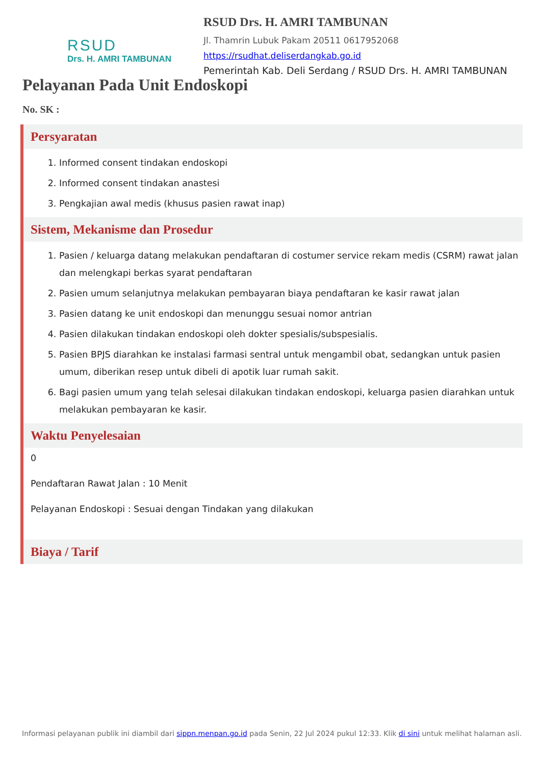RSUD
Drs. H. AMRI TAMBUNAN
RSUD Drs. H. AMRI TAMBUNAN
Jl. Thamrin Lubuk Pakam 20511 0617952068
https://rsudhat.deliserdangkab.go.id
Pemerintah Kab. Deli Serdang / RSUD Drs. H. AMRI TAMBUNAN
Pelayanan Pada Unit Endoskopi
No. SK :
Persyaratan
1. Informed consent tindakan endoskopi
2. Informed consent tindakan anastesi
3. Pengkajian awal medis (khusus pasien rawat inap)
Sistem, Mekanisme dan Prosedur
1. Pasien / keluarga datang melakukan pendaftaran di costumer service rekam medis (CSRM) rawat jalan dan melengkapi berkas syarat pendaftaran
2. Pasien umum selanjutnya melakukan pembayaran biaya pendaftaran ke kasir rawat jalan
3. Pasien datang ke unit endoskopi dan menunggu sesuai nomor antrian
4. Pasien dilakukan tindakan endoskopi oleh dokter spesialis/subspesialis.
5. Pasien BPJS diarahkan ke instalasi farmasi sentral untuk mengambil obat, sedangkan untuk pasien umum, diberikan resep untuk dibeli di apotik luar rumah sakit.
6. Bagi pasien umum yang telah selesai dilakukan tindakan endoskopi, keluarga pasien diarahkan untuk melakukan pembayaran ke kasir.
Waktu Penyelesaian
0
Pendaftaran Rawat Jalan : 10 Menit
Pelayanan Endoskopi : Sesuai dengan Tindakan yang dilakukan
Biaya / Tarif
Informasi pelayanan publik ini diambil dari sippn.menpan.go.id pada Senin, 22 Jul 2024 pukul 12:33. Klik di sini untuk melihat halaman asli.